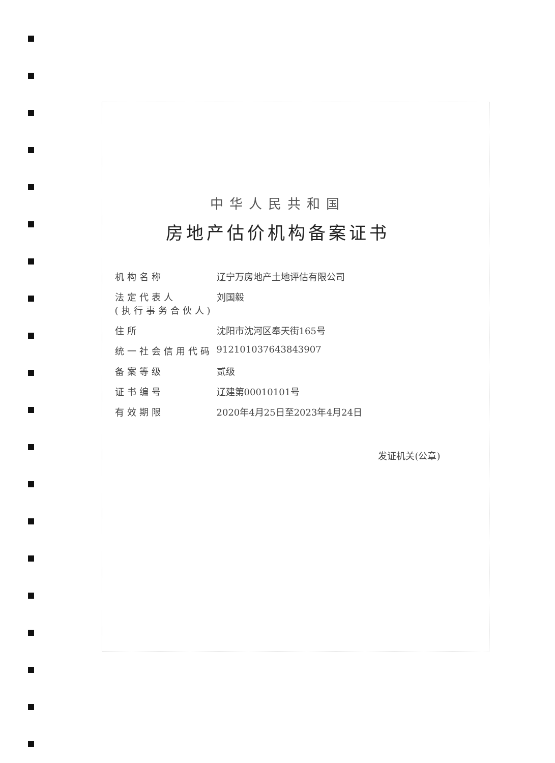中华人民共和国
房地产估价机构备案证书
机构名称 辽宁万房地产土地评估有限公司
法定代表人
(执行事务合伙人) 刘国毅
住所 沈阳市沈河区奉天街165号
统一社会信用代码 912101037643843907
备案等级 贰级
证书编号 辽建第00010101号
有效期限 2020年4月25日至2023年4月24日
发证机关(公章)